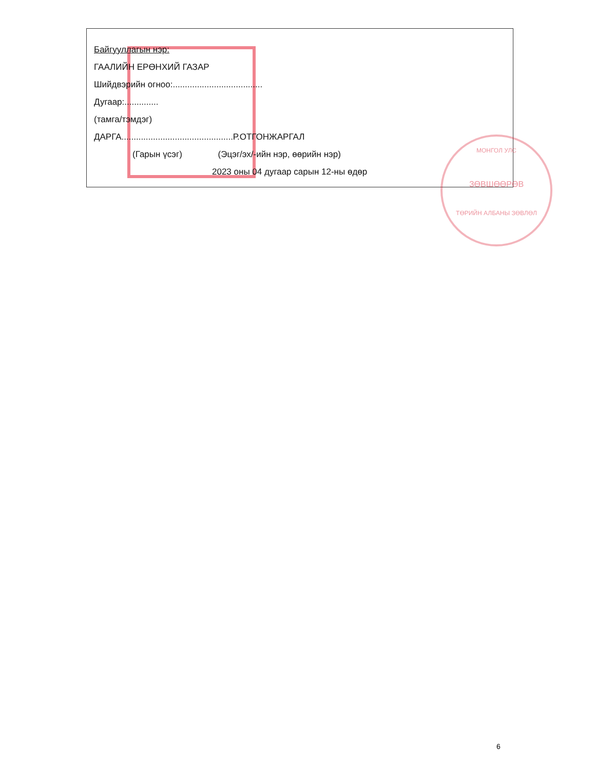МОНГОЛ УЛС
ЗӨВШӨӨРӨВ
ТӨРИЙН АЛБАНЫ ЗӨВЛӨЛ
Байгууллагын нэр:
ГААЛИЙН ЕРӨНХИЙ ГАЗАР
Шийдвэрийн огноо:.....................................
Дугаар:..............
(тамга/тэмдэг)
ДАРГА..............................................Р.ОТГОНЖАРГАЛ
(Гарын үсэг) (Эцэг/эх/-ийн нэр, өөрийн нэр)
2023 оны 04 дугаар сарын 12-ны өдөр
6